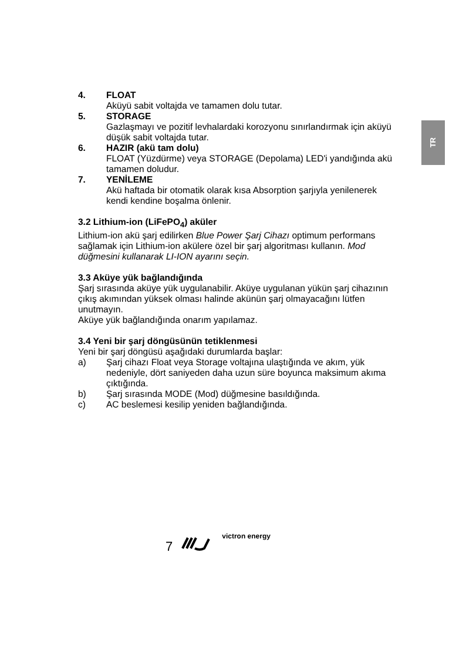TR
4. FLOAT
Aküyü sabit voltajda ve tamamen dolu tutar.
5. STORAGE
Gazlaşmayı ve pozitif levhalardaki korozyonu sınırlandırmak için aküyü düşük sabit voltajda tutar.
6. HAZIR (akü tam dolu)
FLOAT (Yüzdürme) veya STORAGE (Depolama) LED'i yandığında akü tamamen doludur.
7. YENİLEME
Akü haftada bir otomatik olarak kısa Absorption şarjıyla yenilenerek kendi kendine boşalma önlenir.
3.2 Lithium-ion (LiFePO<sub>4</sub>) aküler
Lithium-ion akü şarj edilirken Blue Power Şarj Cihazı optimum performans sağlamak için Lithium-ion akülere özel bir şarj algoritması kullanın. Mod düğmesini kullanarak LI-ION ayarını seçin.
3.3 Aküye yük bağlandığında
Şarj sırasında aküye yük uygulanabilir. Aküye uygulanan yükün şarj cihazının çıkış akımından yüksek olması halinde akünün şarj olmayacağını lütfen unutmayın.
Aküye yük bağlandığında onarım yapılamaz.
3.4 Yeni bir şarj döngüsünün tetiklenmesi
Yeni bir şarj döngüsü aşağıdaki durumlarda başlar:
a) Şarj cihazı Float veya Storage voltajına ulaştığında ve akım, yük nedeniyle, dört saniyeden daha uzun süre boyunca maksimum akıma çıktığında.
b) Şarj sırasında MODE (Mod) düğmesine basıldığında.
c) AC beslemesi kesilip yeniden bağlandığında.
7 victron energy